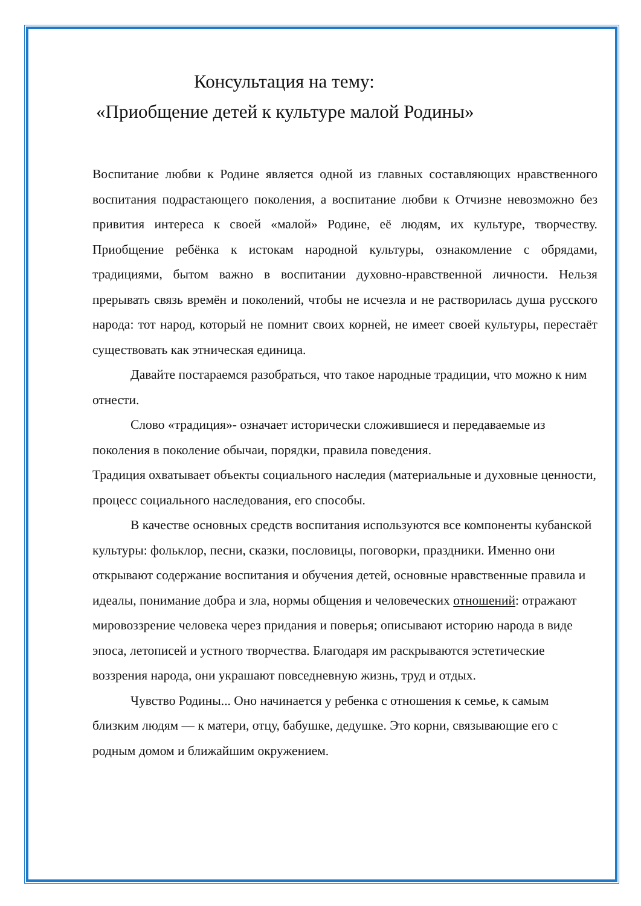Консультация на тему:
«Приобщение детей к культуре малой Родины»
Воспитание любви к Родине является одной из главных составляющих нравственного воспитания подрастающего поколения, а воспитание любви к Отчизне невозможно без привития интереса к своей «малой» Родине, её людям, их культуре, творчеству. Приобщение ребёнка к истокам народной культуры, ознакомление с обрядами, традициями, бытом важно в воспитании духовно-нравственной личности. Нельзя прерывать связь времён и поколений, чтобы не исчезла и не растворилась душа русского народа: тот народ, который не помнит своих корней, не имеет своей культуры, перестаёт существовать как этническая единица.
Давайте постараемся разобраться, что такое народные традиции, что можно к ним отнести.
Слово «традиция»- означает исторически сложившиеся и передаваемые из поколения в поколение обычаи, порядки, правила поведения.
Традиция охватывает объекты социального наследия (материальные и духовные ценности, процесс социального наследования, его способы.
В качестве основных средств воспитания используются все компоненты кубанской культуры: фольклор, песни, сказки, пословицы, поговорки, праздники. Именно они открывают содержание воспитания и обучения детей, основные нравственные правила и идеалы, понимание добра и зла, нормы общения и человеческих отношений: отражают мировоззрение человека через придания и поверья; описывают историю народа в виде эпоса, летописей и устного творчества. Благодаря им раскрываются эстетические воззрения народа, они украшают повседневную жизнь, труд и отдых.
Чувство Родины... Оно начинается у ребенка с отношения к семье, к самым близким людям — к матери, отцу, бабушке, дедушке. Это корни, связывающие его с родным домом и ближайшим окружением.